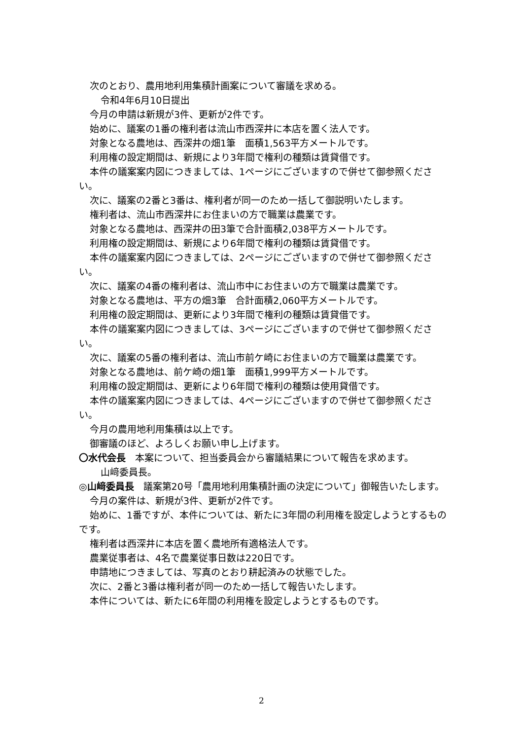次のとおり、農用地利用集積計画案について審議を求める。
令和4年6月10日提出
今月の申請は新規が3件、更新が2件です。
始めに、議案の1番の権利者は流山市西深井に本店を置く法人です。
対象となる農地は、西深井の畑1筆　面積1,563平方メートルです。
利用権の設定期間は、新規により3年間で権利の種類は賃貸借です。
本件の議案案内図につきましては、1ページにございますので併せて御参照ください。
次に、議案の2番と3番は、権利者が同一のため一括して御説明いたします。
権利者は、流山市西深井にお住まいの方で職業は農業です。
対象となる農地は、西深井の田3筆で合計面積2,038平方メートルです。
利用権の設定期間は、新規により6年間で権利の種類は賃貸借です。
本件の議案案内図につきましては、2ページにございますので併せて御参照ください。
次に、議案の4番の権利者は、流山市中にお住まいの方で職業は農業です。
対象となる農地は、平方の畑3筆　合計面積2,060平方メートルです。
利用権の設定期間は、更新により3年間で権利の種類は賃貸借です。
本件の議案案内図につきましては、3ページにございますので併せて御参照ください。
次に、議案の5番の権利者は、流山市前ケ崎にお住まいの方で職業は農業です。
対象となる農地は、前ケ崎の畑1筆　面積1,999平方メートルです。
利用権の設定期間は、更新により6年間で権利の種類は使用貸借です。
本件の議案案内図につきましては、4ページにございますので併せて御参照ください。
今月の農用地利用集積は以上です。
御審議のほど、よろしくお願い申し上げます。
〇水代会長　本案について、担当委員会から審議結果について報告を求めます。
山﨑委員長。
◎山﨑委員長　議案第20号「農用地利用集積計画の決定について」御報告いたします。
今月の案件は、新規が3件、更新が2件です。
始めに、1番ですが、本件については、新たに3年間の利用権を設定しようとするものです。
権利者は西深井に本店を置く農地所有適格法人です。
農業従事者は、4名で農業従事日数は220日です。
申請地につきましては、写真のとおり耕起済みの状態でした。
次に、2番と3番は権利者が同一のため一括して報告いたします。
本件については、新たに6年間の利用権を設定しようとするものです。
2